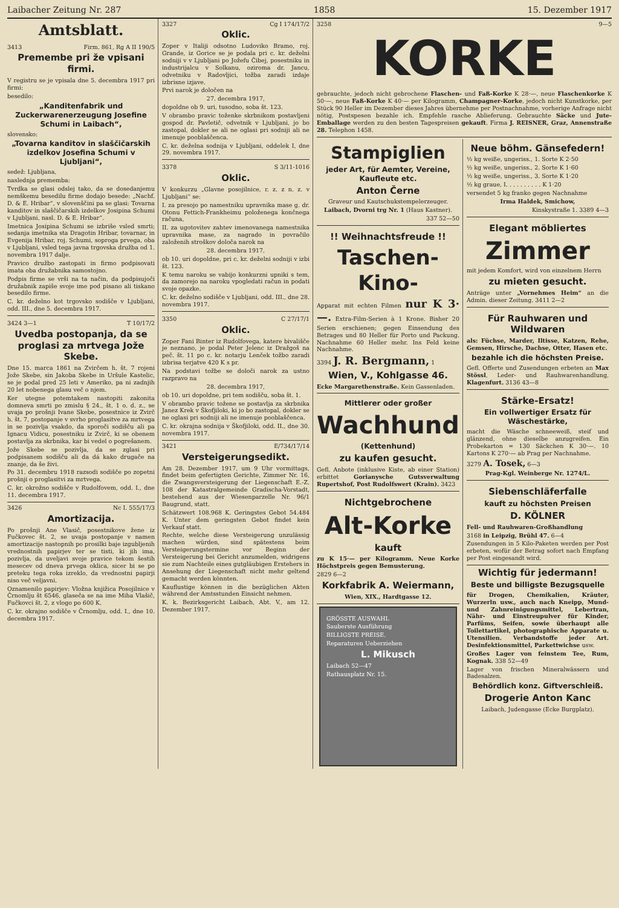Laibacher Zeitung Nr. 287 1858 15. Dezember 1917
Amtsblatt.
3413 Firm. 861, Rg A II 190/5
Premembe pri že vpisani firmi.
V registru se je vpisala dne 5. decembra 1917 pri firmi:
besedilo:
„Kanditenfabrik und Zuckerwarenerzeugung Josefine Schumi in Laibach“,
slovensko:
„Tovarna kanditov in slaščičarskih izdelkov Josefina Schumi v Ljubljani“,
sedež: Ljubljana,
naslednja prememba:
Tvrdka se glasi odslej tako, da se dosedanjemu nemškemu besedilu firme dodajo besede: „Nachf. D. & E. Hribar“, v slovenščini pa se glasi: Tovarna kanditov in slaščičarskih izdelkov Josipina Schumi v Ljubljani, nasl. D. & E. Hribar“.
Imetnica Josipina Schumi se izbriše vsled smrti; sedanja imetnika sta Dragotin Hribar, tovarnar, in Evgenija Hribar, roj. Schumi, soproga prvega, oba v Ljubljani, vsled tega javna trgovska družba od 1. novembra 1917 dalje.
Pravico družbo zastopati in firmo podpisovati imata oba družabnika samostojno.
Podpis firme se vrši na ta način, da podpisujoči družabnik zapiše svoje ime pod pisano ali tiskano besedilo firme.
C. kr. deželno kot trgovsko sodišče v Ljubljani, odd. III., dne 5. decembra 1917.
3424 3—1 T 10/17/2
Uvedba postopanja, da se proglasi za mrtvega Jože Skebe.
Dne 15. marca 1861 na Zvirčem h. št. 7 rojeni Jože Skebe, sin Jakoba Skebe in Uršule Kastelic, se je podal pred 25 leti v Ameriko, pa ni zadnjih 20 let nobenega glasu več o njem.
Ker utegne potemtakem nastopiti zakonita domneva smrti po zmislu § 24., št. 1 o. d. z., se uvaja po prošnji Ivane Skebe, posestnice iz Zvirč h. št. 7, postopanje v svrho proglasitve za mrtvega in se pozivlja vsakdo, da sporoči sodišču ali pa Ignacu Vidicu, posestniku iz Zvirč, ki se obenem postavlja za skrbnika, kar bi vedel o pogrešanem.
Jože Skebe se pozivlja, da se zglasi pri podpisanem sodišču ali da dá kako drugače na znanje, da še živi.
Po 31. decembru 1918 razsodi sodišče po zopetni prošnji o proglasitvi za mrtvega.
C. kr. okrožno sodišče v Rudolfovem, odd. I., dne 11. decembra 1917.
3426 Nc I. 555/17/3
Amortizacija.
Po prošnji Ane Vlasič, posestnikove žene iz Fučkovec št. 2, se uvaja postopanje v namen amortizacije nastopnih po prosilki baje izgubljenih vrednostnih papirjev ter se tisti, ki jih ima, pozivlja, da uveljavi svoje pravice tekom šestih mesecev od dneva prvega oklica, sicer bi se po preteku tega roka izreklo, da vrednostni papirji niso več veljavni.
Oznamenilo papirjev: Vložna knjižica Posojilnice v Črnomlju št 6546, glaseča se na ime Miha Vlašič, Fučkovci št. 2, z vlogo po 600 K.
C. kr. okrajno sodišče v Črnomlju, odd. I., dne 10. decembra 1917.
3327 Cg I 174/17/2
Oklic.
Zoper v Italiji odsotno Ludoviko Bramo, roj. Grande, iz Gorice se je podala pri c. kr. deželni sodniji v v Ljubljani po Jožefu Čibej, posestniku in industrijalcu v Solkanu, oziroma dr. Jancu, odvetniku v Radovljici, tožba zaradi izdaje izbrisne izjave.
Prvi narok je določen na
27. decembra 1917,
dopoldne ob 9. uri, tusodno, soba št. 123.
V obrambo pravic toženke skrbnikom postavljeni gospod dr. Pavletič, odvetnik v Ljubljani, jo bo zastopal, dokler se ali ne oglasi pri sodniji ali ne imenuje pooblaščenca.
C. kr. deželna sodnija v Ljubljani, oddelek I, dne 29. novembra 1917.
3378 S 3/11-1016
Oklic.
V konkurzu „Glavne posojilnice, r. z. z n. z. v Ljubljani“ se:
I. za presojo po namestniku upravnika mase g. dr. Otonu Fettich-Frankheimu položenega končnega računa,
II. za ugotovitev zahtev imenovanega namestnika upravnika mase, za nagrado in povračilo založenih stroškov določa narok na
28. decembra 1917,
ob 10. uri dopoldne, pri c. kr. deželni sodniji v izbi št. 123.
K temu naroku se vabijo konkurzni upniki s tem, da zamorejo na naroku vpogledati račun in podati svoje opazke.
C. kr. deželno sodišče v Ljubljani, odd. III., dne 28. novembra 1917.
3350 C 27/17/1
Oklic.
Zoper Fani Binter iz Rudolfovega, katere bivališče je neznano, je podal Peter Jelenc iz Dražgoš na peč. št. 11 po c. kr. notarju Lenček tožbo zaradi izbrisa terjatve 420 K s pr.
Na podstavi tožbe se določi narok za ustno razpravo na
28. decembra 1917,
ob 10. uri dopoldne, pri tem sodišču, soba št. 1.
V obrambo pravic tožene se postavlja za skrbnika Janez Krek v Škofjiloki, ki jo bo zastopal, dokler se ne oglasi pri sodniji ali ne imenuje pooblaščenca.
C. kr. okrajna sodnija v Škofjiloki, odd. II., dne 30. novembra 1917.
3421 E/734/17/14
Versteigerungsedikt.
Am 28. Dezember 1917, um 9 Uhr vormittags, findet beim gefertigten Gerichte, Zimmer Nr. 16, die Zwangsversteigerung der Liegenschaft E.-Z. 108 der Katastralgemeinde Gradischa-Vorstadt, bestehend aus der Wiesenparzelle Nr. 96/1 Baugrund, statt.
Schätzwert 108.968 K. Geringstes Gebot 54.484 K. Unter dem geringsten Gebot findet kein Verkauf statt.
Rechte, welche diese Versteigerung unzulässig machen würden, sind spätestens beim Versteigerungstermine vor Beginn der Versteigerung bei Gericht anzumelden, widrigens sie zum Nachteile eines gutgläubigen Erstehers in Ansehung der Liegenschaft nicht mehr geltend gemacht werden könnten.
Kauflustige können in die bezüglichen Akten während der Amtsstunden Einsicht nehmen.
K. k. Bezirksgericht Laibach, Abt. V., am 12. Dezember 1917.
3258 9—5
KORKE
gebrauchte, jedoch nicht gebrochene Flaschen- und Faß-Korke K 28·—, neue Flaschenkorke K 50·—, neue Faß-Korke K 40·— per Kilogramm, Champagner-Korke, jedoch nicht Kunstkorke, per Stück 90 Heller im Dezember dieses Jahres übernehme per Postnachnahme, vorherige Anfrage nicht nötig, Postspesen bezahle ich. Empfehle rasche Ablieferung. Gebrauchte Säcke und Jute-Emballage werden zu den besten Tagespreisen gekauft. Firma J. REISNER, Graz, Annenstraße 28. Telephon 1458.
Stampiglien
jeder Art, für Aemter, Vereine, Kaufleute etc.
Anton Černe
Graveur und Kautschukstempelerzeuger.
Laibach, Dvorni trg Nr. 1 (Haus Kastner).
337 52—50
!! Weihnachtsfreude !!
Taschen-Kino-
Apparat mit echten Filmen nur K 3·—. Extra-Film-Serien à 1 Krone. Bisher 20 Serien erschienen; gegen Einsendung des Betrages und 80 Heller für Porto und Packung. Nachnahme 60 Heller mehr. Ins Feld keine Nachnahme.
3394 J. R. Bergmann, 1
Wien, V., Kohlgasse 46.
Ecke Margarethenstraße. Kein Gassenladen.
Mittlerer oder großer
Wachhund
(Kettenhund)
zu kaufen gesucht.
Gefl. Anbote (inklusive Kiste, ab einer Station) erbittet Gorianysche Gutsverwaltung Rupertshof, Post Rudolfswert (Krain). 3423
Nichtgebrochene
Alt-Korke
kauft
zu K 15·— per Kilogramm. Neue Korke Höchstpreis gegen Bemusterung.
2829 6—2
Korkfabrik A. Weiermann,
Wien, XIX., Hardtgasse 12.
GRÖSSTE AUSWAHL
Sauberste Ausführung
BILLIGSTE PREISE.
Reparaturen Ueberziehen
L. Mikusch
Laibach 52—47
Rathausplatz Nr. 15.
Neue böhm. Gänsefedern!
½ kg weiße, ungeriss., 1. Sorte K 2·50
½ kg weiße, ungeriss., 2. Sorte K 1·60
½ kg weiße, ungeriss., 3. Sorte K 1·20
½ kg graue, I. . . . . . . . . . K 1·20
versendet 5 kg franko gegen Nachnahme
Irma Haldek, Smichow,
Kinskystraße 1. 3389 4—3
Elegant möbliertes
Zimmer
mit jedem Komfort, wird von einzelnem Herrn
zu mieten gesucht.
Anträge unter „Vornehmes Heim“ an die Admin. dieser Zeitung. 3411 2—2
Für Rauhwaren und Wildwaren
als: Füchse, Marder, Iltisse, Katzen, Rehe, Gemsen, Hirsche, Dachse, Otter, Hasen etc.
bezahle ich die höchsten Preise.
Gefl. Offerte und Zusendungen erbeten an Max Stössl, Leder- und Rauhwarenhandlung, Klagenfurt. 3136 43—8
Stärke-Ersatz!
Ein vollwertiger Ersatz für Wäschestärke,
macht die Wäsche schneeweiß, steif und glänzend, ohne dieselbe anzugreifen. Ein Probekarton = 130 Säckchen K 30·—. 10 Kartons K 270·— ab Prag per Nachnahme.
3279 A. Tosek, 6—3
Prag-Kgl. Weinberge Nr. 1274/L.
Siebenschläferfalle
kauft zu höchsten Preisen
D. KÖLNER
Fell- und Rauhwaren-Großhandlung
3168 in Leipzig, Brühl 47. 6—4
Zusendungen in 5 Kilo-Paketen werden per Post erbeten, wofür der Betrag sofort nach Empfang per Post eingesandt wird.
Wichtig für jedermann!
Beste und billigste Bezugsquelle
für Drogen, Chemikalien, Kräuter, Wurzerln usw., auch nach Kneipp, Mund- und Zahnreinigungsmittel, Lebertran, Nähr- und Einstreupulver für Kinder, Parfüms, Seifen, sowie überhaupt alle Toilettartikel, photographische Apparate u. Utensilien. Verbandstoffe jeder Art. Desinfektionsmittel, Parkettwichse usw.
Großes Lager von feinstem Tee, Rum, Kognak. 338 52—49
Lager von frischen Mineralwässern und Badesalzen.
Behördlich konz. Giftverschleiß.
Drogerie Anton Kanc
Laibach, Judengasse (Ecke Burgplatz).